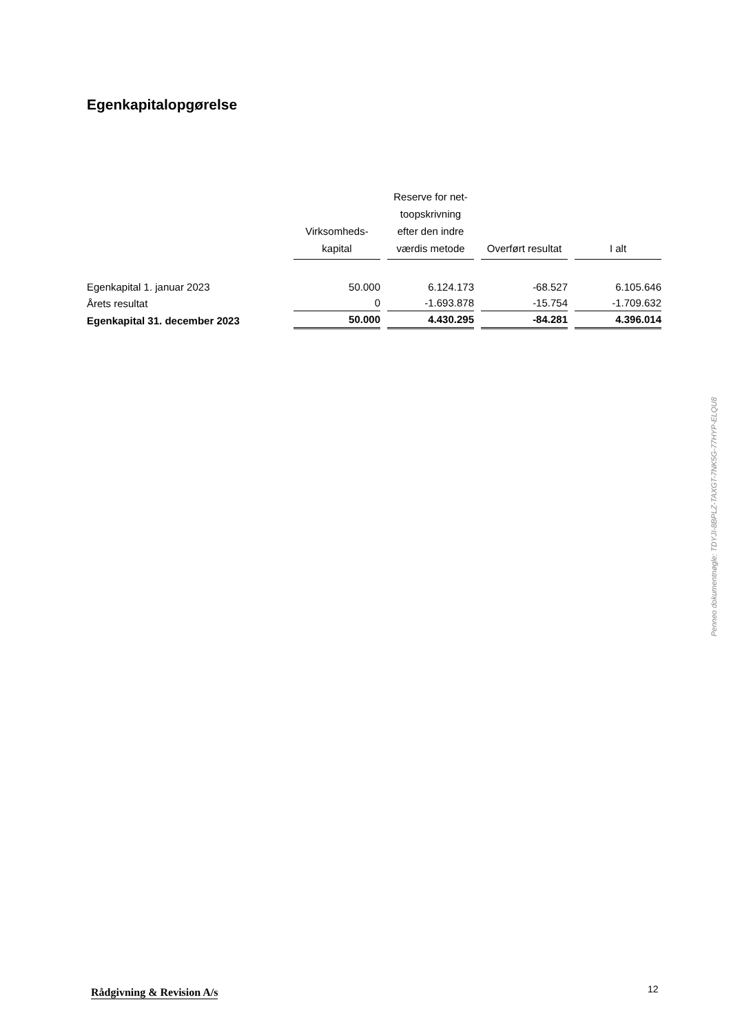Egenkapitalopgørelse
| | Virksomheds- kapital | Reserve for net- toopskrivning efter den indre værdis metode | Overført resultat | I alt |
| --- | --- | --- | --- | --- |
| Egenkapital 1. januar 2023 | 50.000 | 6.124.173 | -68.527 | 6.105.646 |
| Årets resultat | 0 | -1.693.878 | -15.754 | -1.709.632 |
| Egenkapital 31. december 2023 | 50.000 | 4.430.295 | -84.281 | 4.396.014 |
Penneo dokumentnøgle: TDYJI-8BPLZ-TAXGT-7NK5G-77HYP-ELQU8
Rådgivning & Revision A/s 12